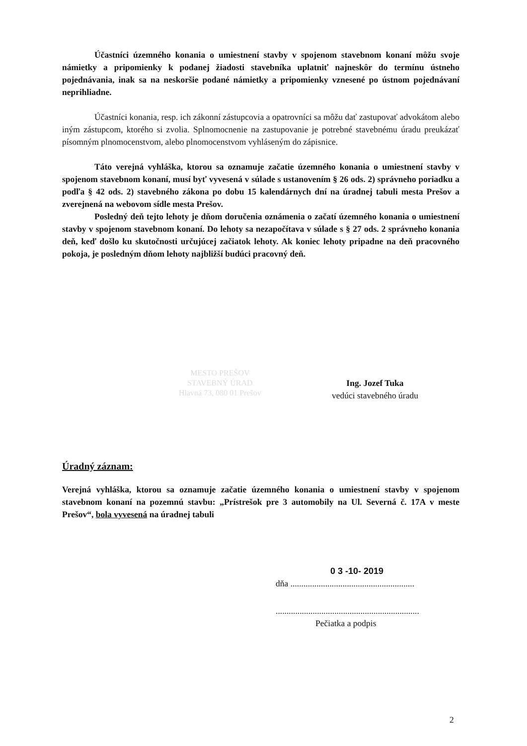Účastníci územného konania o umiestnení stavby v spojenom stavebnom konaní môžu svoje námietky a pripomienky k podanej žiadosti stavebníka uplatniť najneskôr do termínu ústneho pojednávania, inak sa na neskoršie podané námietky a pripomienky vznesené po ústnom pojednávaní neprihliadne.
Účastníci konania, resp. ich zákonní zástupcovia a opatrovníci sa môžu dať zastupovať advokátom alebo iným zástupcom, ktorého si zvolia. Splnomocnenie na zastupovanie je potrebné stavebnému úradu preukázať písomným plnomocenstvom, alebo plnomocenstvom vyhláseným do zápisnice.
Táto verejná vyhláška, ktorou sa oznamuje začatie územného konania o umiestnení stavby v spojenom stavebnom konaní, musí byť vyvesená v súlade s ustanovením § 26 ods. 2) správneho poriadku a podľa § 42 ods. 2) stavebného zákona po dobu 15 kalendárnych dní na úradnej tabuli mesta Prešov a zverejnená na webovom sídle mesta Prešov.
Posledný deň tejto lehoty je dňom doručenia oznámenia o začatí územného konania o umiestnení stavby v spojenom stavebnom konaní. Do lehoty sa nezapočítava v súlade s § 27 ods. 2 správneho konania deň, keď došlo ku skutočnosti určujúcej začiatok lehoty. Ak koniec lehoty pripadne na deň pracovného pokoja, je posledným dňom lehoty najbližší budúci pracovný deň.
Ing. Jozef Tuka
vedúci stavebného úradu
MESTO PREŠOV
STAVEBNÝ ÚRAD
Hlavná 73, 080 01 Prešov
Úradný záznam:
Verejná vyhláška, ktorou sa oznamuje začatie územného konania o umiestnení stavby v spojenom stavebnom konaní na pozemnú stavbu: „Prístrešok pre 3 automobily na Ul. Severná č. 17A v meste Prešov“, bola vyvesená na úradnej tabuli
0 3 -10- 2019
dňa .........................................................
..................................................................
Pečiatka a podpis
2